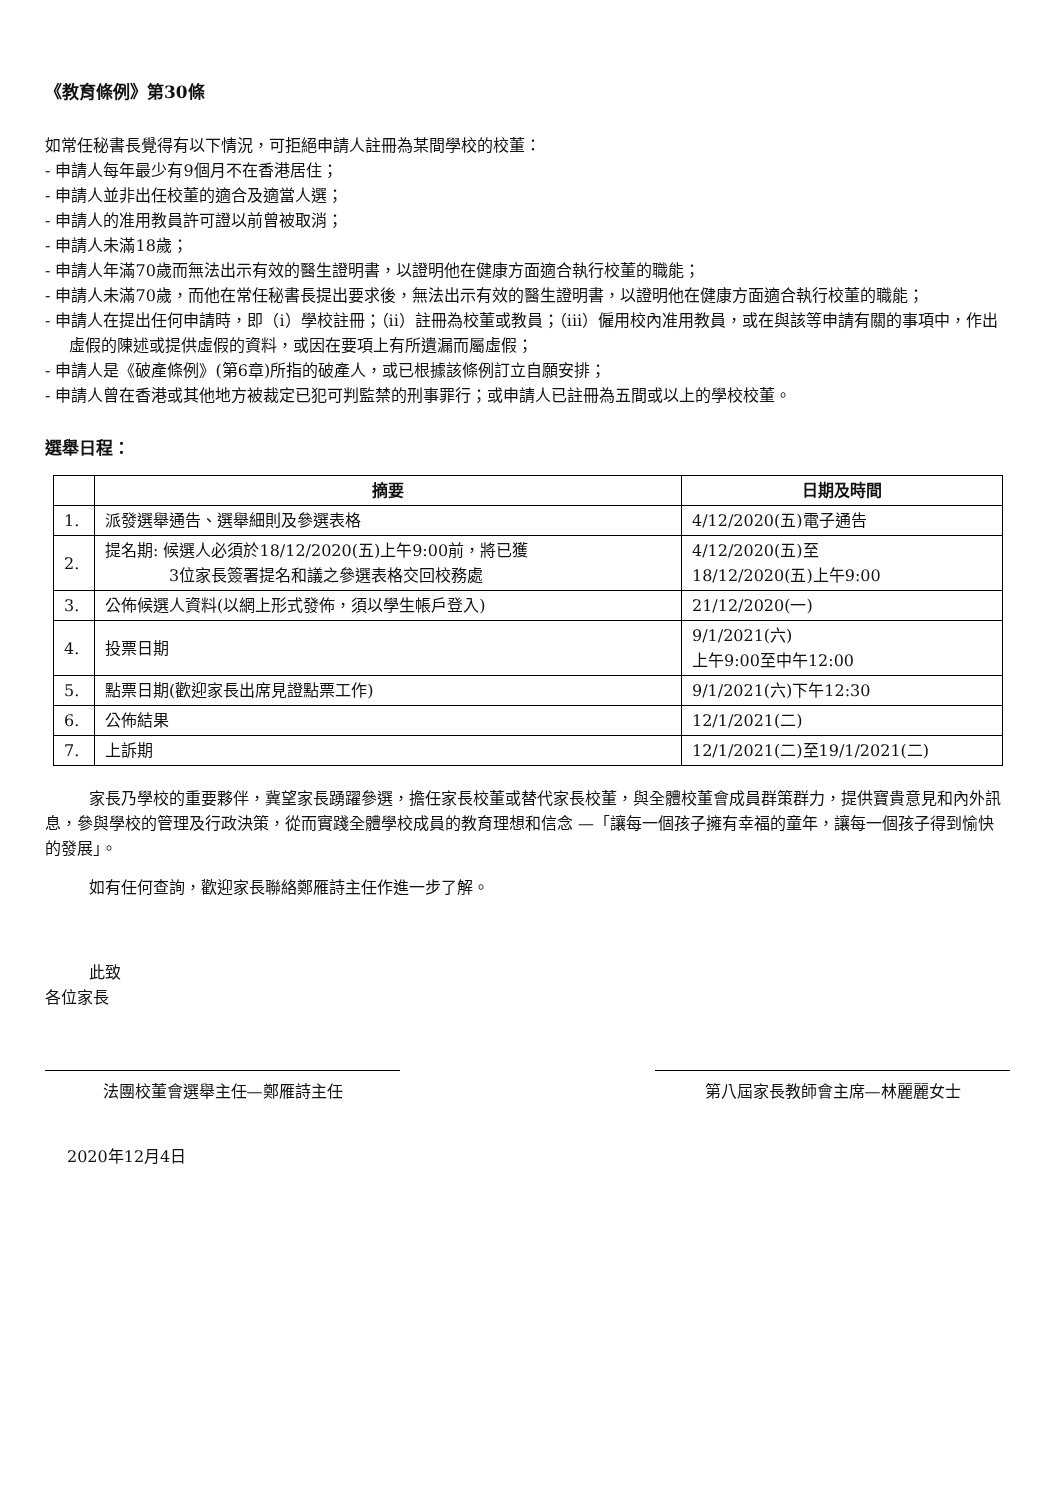《教育條例》第30條
如常任秘書長覺得有以下情況，可拒絕申請人註冊為某間學校的校董：
- 申請人每年最少有9個月不在香港居住；
- 申請人並非出任校董的適合及適當人選；
- 申請人的准用教員許可證以前曾被取消；
- 申請人未滿18歲；
- 申請人年滿70歲而無法出示有效的醫生證明書，以證明他在健康方面適合執行校董的職能；
- 申請人未滿70歲，而他在常任秘書長提出要求後，無法出示有效的醫生證明書，以證明他在健康方面適合執行校董的職能；
- 申請人在提出任何申請時，即（i）學校註冊；（ii）註冊為校董或教員；（iii）僱用校內准用教員，或在與該等申請有關的事項中，作出虛假的陳述或提供虛假的資料，或因在要項上有所遺漏而屬虛假；
- 申請人是《破產條例》(第6章)所指的破產人，或已根據該條例訂立自願安排；
- 申請人曾在香港或其他地方被裁定已犯可判監禁的刑事罪行；或申請人已註冊為五間或以上的學校校董。
選舉日程：
| | 摘要 | 日期及時間 |
| --- | --- | --- |
| 1. | 派發選舉通告、選舉細則及參選表格 | 4/12/2020(五)電子通告 |
| 2. | 提名期: 候選人必須於18/12/2020(五)上午9:00前，將已獲 3位家長簽署提名和議之參選表格交回校務處 | 4/12/2020(五)至 18/12/2020(五)上午9:00 |
| 3. | 公佈候選人資料(以網上形式發佈，須以學生帳戶登入) | 21/12/2020(一) |
| 4. | 投票日期 | 9/1/2021(六) 上午9:00至中午12:00 |
| 5. | 點票日期(歡迎家長出席見證點票工作) | 9/1/2021(六)下午12:30 |
| 6. | 公佈結果 | 12/1/2021(二) |
| 7. | 上訴期 | 12/1/2021(二)至19/1/2021(二) |
家長乃學校的重要夥伴，冀望家長踴躍參選，擔任家長校董或替代家長校董，與全體校董會成員群策群力，提供寶貴意見和內外訊息，參與學校的管理及行政決策，從而實踐全體學校成員的教育理想和信念 —「讓每一個孩子擁有幸福的童年，讓每一個孩子得到愉快的發展」。
如有任何查詢，歡迎家長聯絡鄭雁詩主任作進一步了解。
此致
各位家長
法團校董會選舉主任—鄭雁詩主任 第八屆家長教師會主席—林麗麗女士
2020年12月4日